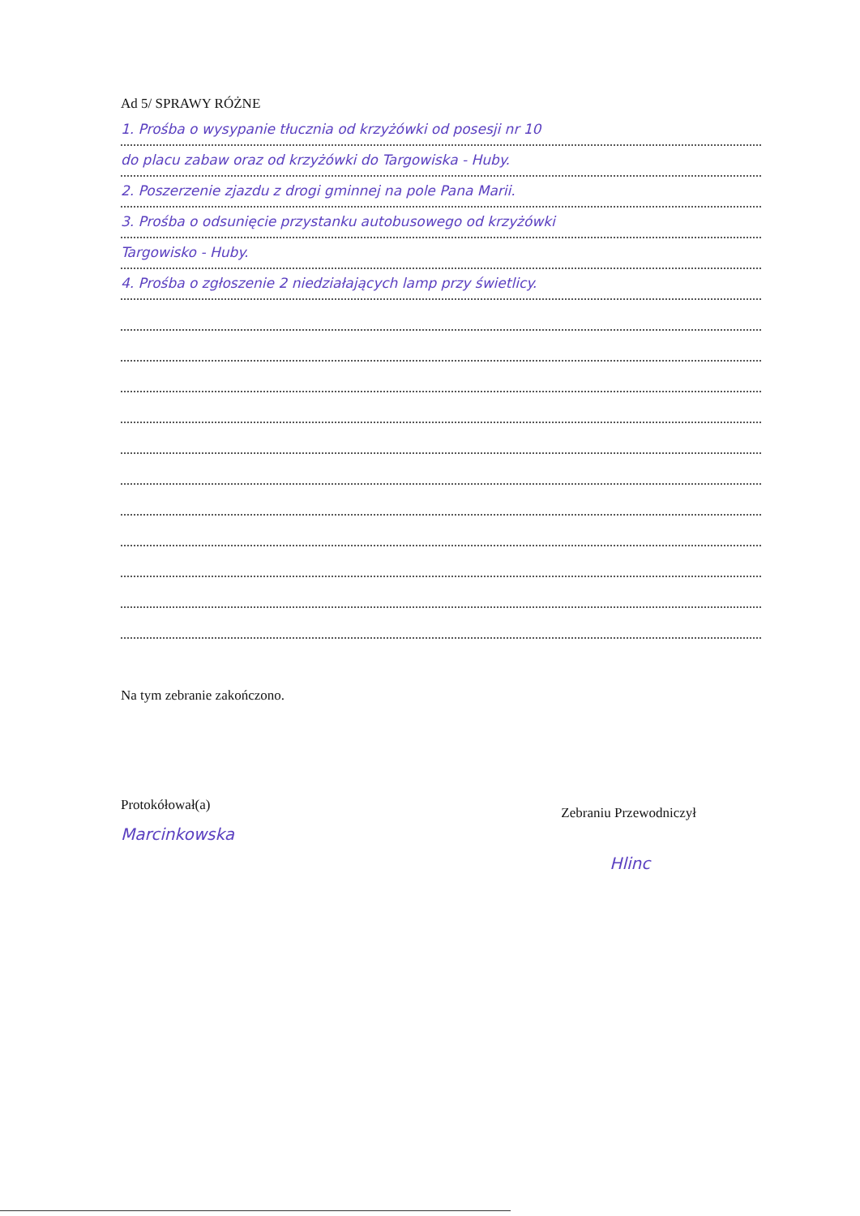Ad 5/ SPRAWY RÓŻNE
1. Prośba o wysypanie tłucznia od krzyżówki od posesji nr 10
do placu zabaw oraz od krzyżówki do Targowiska - Huby.
2. Poszerzenie zjazdu z drogi gminnej na pole Pana Marii.
3. Prośba o odsunięcie przystanku autobusowego od krzyżówki
Targowisko - Huby.
4. Prośba o zgłoszenie 2 niedziałających lamp przy świetlicy.
Na tym zebranie zakończono.
Protokółował(a)
Marcinkowska
Zebraniu Przewodniczył
Hlinc